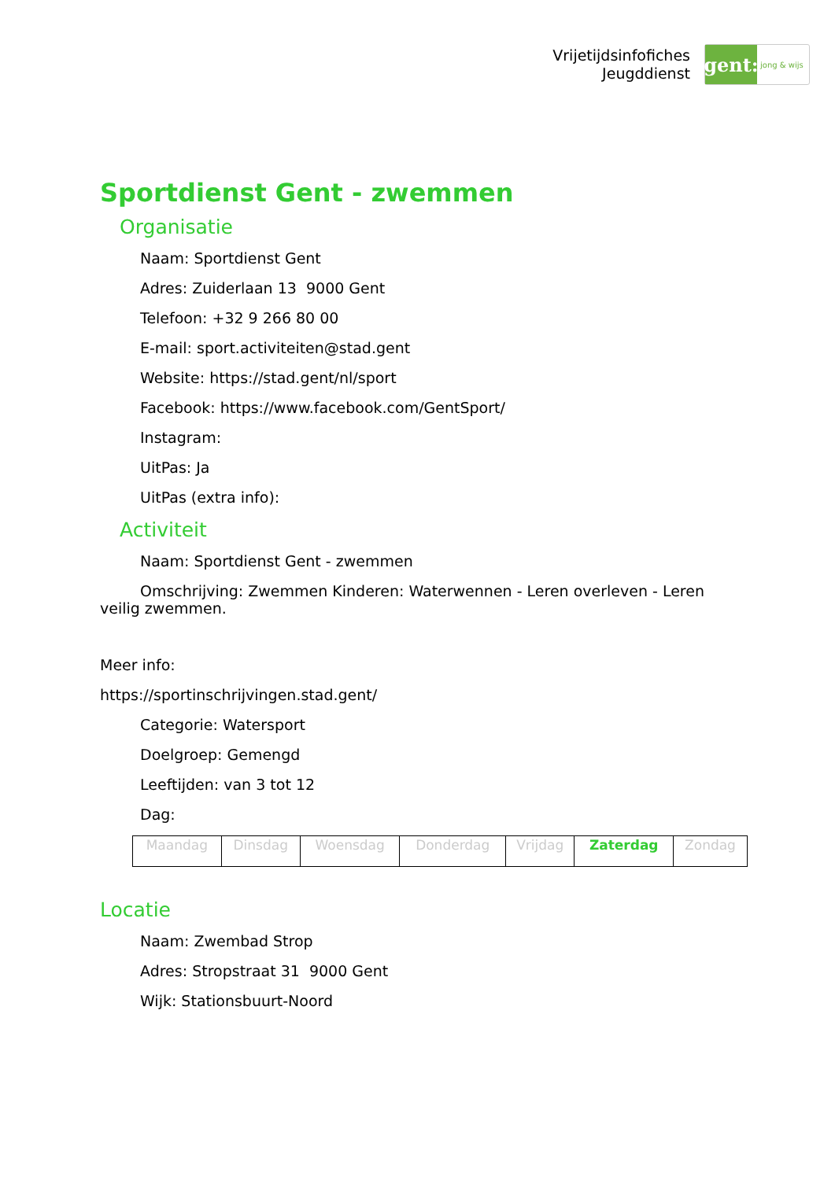Vrijetijdsinfofiches
Jeugddienst
gent:
jong & wijs
Sportdienst Gent - zwemmen
Organisatie
Naam: Sportdienst Gent
Adres: Zuiderlaan 13 9000 Gent
Telefoon: +32 9 266 80 00
E-mail: sport.activiteiten@stad.gent
Website: https://stad.gent/nl/sport
Facebook: https://www.facebook.com/GentSport/
Instagram:
UitPas: Ja
UitPas (extra info):
Activiteit
Naam: Sportdienst Gent - zwemmen
Omschrijving: Zwemmen Kinderen: Waterwennen - Leren overleven - Leren veilig zwemmen.
Meer info:
https://sportinschrijvingen.stad.gent/
Categorie: Watersport
Doelgroep: Gemengd
Leeftijden: van 3 tot 12
Dag:
| Maandag | Dinsdag | Woensdag | Donderdag | Vrijdag | Zaterdag | Zondag |
Locatie
Naam: Zwembad Strop
Adres: Stropstraat 31 9000 Gent
Wijk: Stationsbuurt-Noord